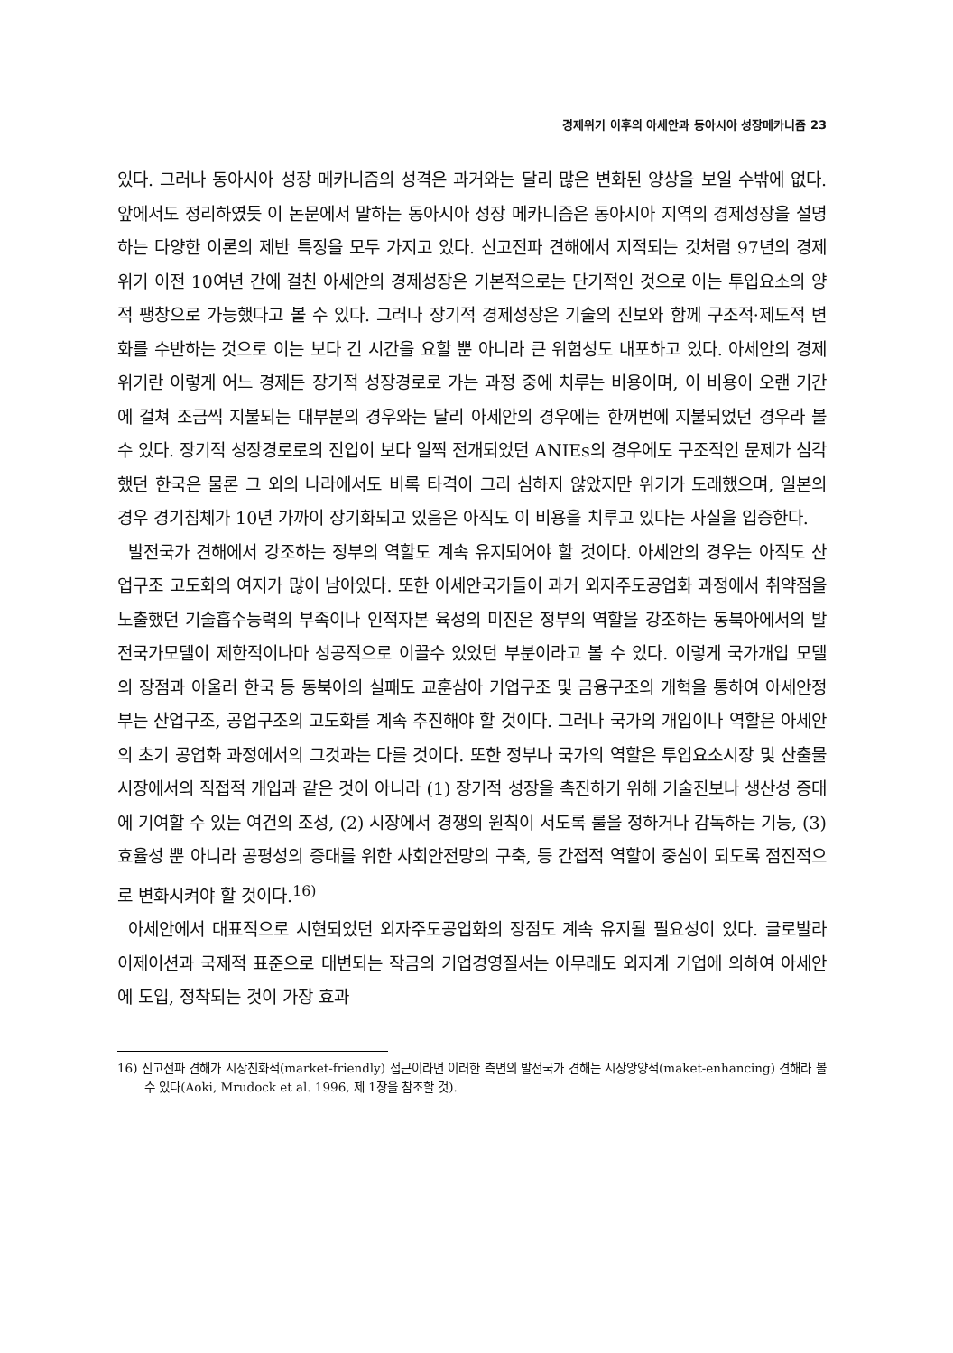경제위기 이후의 아세안과 동아시아 성장메카니즘 23
있다. 그러나 동아시아 성장 메카니즘의 성격은 과거와는 달리 많은 변화된 양상을 보일 수밖에 없다. 앞에서도 정리하였듯 이 논문에서 말하는 동아시아 성장 메카니즘은 동아시아 지역의 경제성장을 설명하는 다양한 이론의 제반 특징을 모두 가지고 있다. 신고전파 견해에서 지적되는 것처럼 97년의 경제위기 이전 10여년 간에 걸친 아세안의 경제성장은 기본적으로는 단기적인 것으로 이는 투입요소의 양적 팽창으로 가능했다고 볼 수 있다. 그러나 장기적 경제성장은 기술의 진보와 함께 구조적·제도적 변화를 수반하는 것으로 이는 보다 긴 시간을 요할 뿐 아니라 큰 위험성도 내포하고 있다. 아세안의 경제위기란 이렇게 어느 경제든 장기적 성장경로로 가는 과정 중에 치루는 비용이며, 이 비용이 오랜 기간에 걸쳐 조금씩 지불되는 대부분의 경우와는 달리 아세안의 경우에는 한꺼번에 지불되었던 경우라 볼 수 있다. 장기적 성장경로로의 진입이 보다 일찍 전개되었던 ANIEs의 경우에도 구조적인 문제가 심각했던 한국은 물론 그 외의 나라에서도 비록 타격이 그리 심하지 않았지만 위기가 도래했으며, 일본의 경우 경기침체가 10년 가까이 장기화되고 있음은 아직도 이 비용을 치루고 있다는 사실을 입증한다.
발전국가 견해에서 강조하는 정부의 역할도 계속 유지되어야 할 것이다. 아세안의 경우는 아직도 산업구조 고도화의 여지가 많이 남아있다. 또한 아세안국가들이 과거 외자주도공업화 과정에서 취약점을 노출했던 기술흡수능력의 부족이나 인적자본 육성의 미진은 정부의 역할을 강조하는 동북아에서의 발전국가모델이 제한적이나마 성공적으로 이끌수 있었던 부분이라고 볼 수 있다. 이렇게 국가개입 모델의 장점과 아울러 한국 등 동북아의 실패도 교훈삼아 기업구조 및 금융구조의 개혁을 통하여 아세안정부는 산업구조, 공업구조의 고도화를 계속 추진해야 할 것이다. 그러나 국가의 개입이나 역할은 아세안의 초기 공업화 과정에서의 그것과는 다를 것이다. 또한 정부나 국가의 역할은 투입요소시장 및 산출물시장에서의 직접적 개입과 같은 것이 아니라 (1) 장기적 성장을 촉진하기 위해 기술진보나 생산성 증대에 기여할 수 있는 여건의 조성, (2) 시장에서 경쟁의 원칙이 서도록 룰을 정하거나 감독하는 기능, (3) 효율성 뿐 아니라 공평성의 증대를 위한 사회안전망의 구축, 등 간접적 역할이 중심이 되도록 점진적으로 변화시켜야 할 것이다.<sup>16)</sup>
아세안에서 대표적으로 시현되었던 외자주도공업화의 장점도 계속 유지될 필요성이 있다. 글로발라이제이션과 국제적 표준으로 대변되는 작금의 기업경영질서는 아무래도 외자계 기업에 의하여 아세안에 도입, 정착되는 것이 가장 효과
16) 신고전파 견해가 시장친화적(market-friendly) 접근이라면 이러한 측면의 발전국가 견해는 시장앙양적(maket-enhancing) 견해라 볼 수 있다(Aoki, Mrudock et al. 1996, 제 1장을 참조할 것).